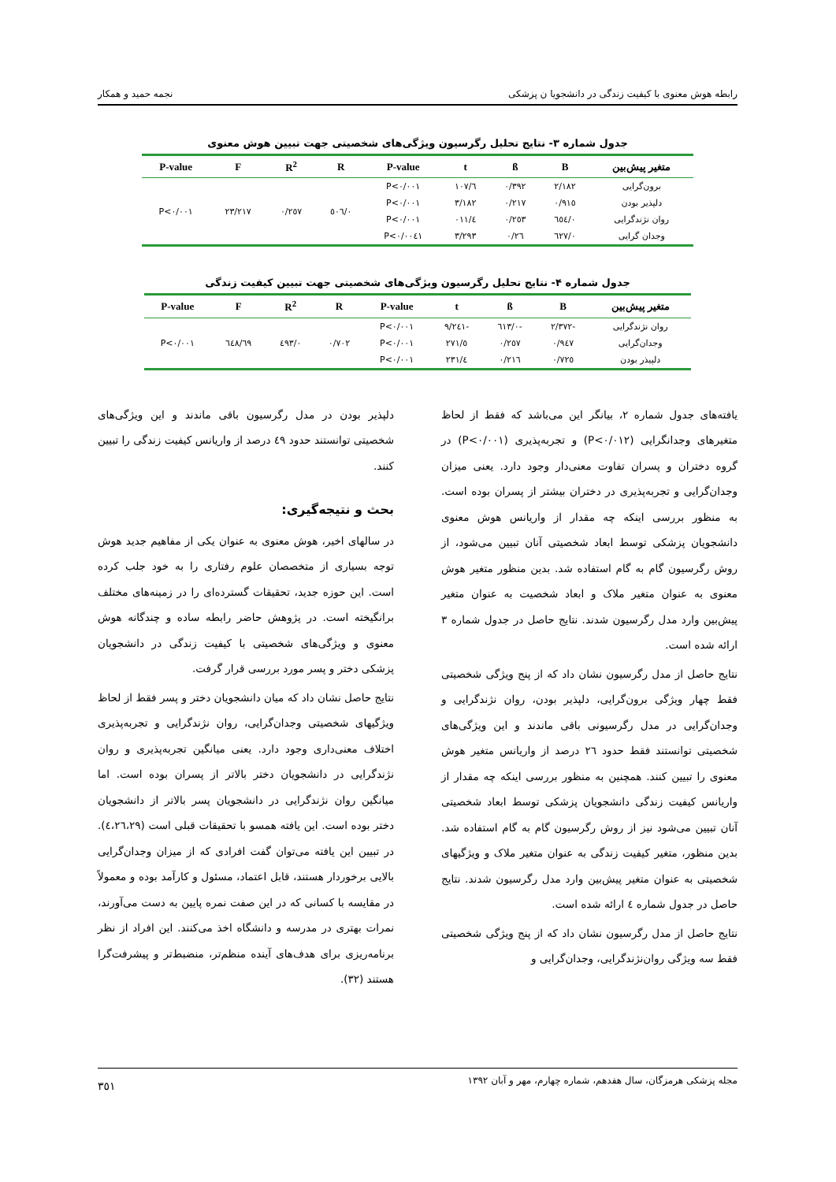رابطه هوش معنوی با کیفیت زندگی در دانشجویا ن پزشکی نجمه حمید و همکار
جدول شماره ۳- نتایج تحلیل رگرسیون ویژگی‌های شخصیتی جهت تبیین هوش معنوی
| متغیر پیش‌بین | B | ß | t | P-value | R | R<sup>2</sup> | F | P-value |
| --- | --- | --- | --- | --- | --- | --- | --- | --- |
| برون‌گرایی | ۲/۱۸۲ | ۰/۳۹۲ | ٦/۱۰۷ | P<۰/۰۰۱ | ۰/٥۰٦ | ۰/۲٥۷ | ۲۳/۲۱۷ | P<۰/۰۰۱ |
| دلپذیر بودن | ۰/۹۱٥ | ۰/۲۱۷ | ۳/۱۸۲ | P<۰/۰۰۱ | | | | |
| روان نژندگرایی | ۰/٦٥٤ | ۰/۲٥۳ | ٤/۰۱۱ | P<۰/۰۰۱ | | | | |
| وجدان گرایی | ۰/٦۲۷ | ۰/۲٦ | ۳/۲۹۳ | P<۰/۰۰٤۱ | | | | |
جدول شماره ۴- نتایج تحلیل رگرسیون ویژگی‌های شخصیتی جهت تبیین کیفیت زندگی
| متغیر پیش‌بین | B | ß | t | P-value | R | R<sup>2</sup> | F | P-value |
| --- | --- | --- | --- | --- | --- | --- | --- | --- |
| روان نژندگرایی | -۲/۳۷۲ | -۰/٦۱۳ | -۹/۲٤۱ | P<۰/۰۰۱ | ۰/۷۰۲ | ۰/٤۹۳ | ٦۹/٦٤۸ | P<۰/۰۰۱ |
| وجدان‌گرایی | ۰/۹٤۷ | ۰/۲٥۷ | ٥/۲۷۱ | P<۰/۰۰۱ | | | | |
| دلپیذر بودن | ۰/۷۲٥ | ۰/۲۱٦ | ٤/۲۳۱ | P<۰/۰۰۱ | | | | |
یافته‌های جدول شماره ۲، بیانگر این می‌باشد که فقط از لحاظ متغیرهای وجدانگرایی (P<۰/۰۱۲) و تجربه‌پذیری (P<۰/۰۰۱) در گروه دختران و پسران تفاوت معنی‌دار وجود دارد. یعنی میزان وجدان‌گرایی و تجربه‌پذیری در دختران بیشتر از پسران بوده است. به منظور بررسی اینکه چه مقدار از واریانس هوش معنوی دانشجویان پزشکی توسط ابعاد شخصیتی آنان تبیین می‌شود، از روش رگرسیون گام به گام استفاده شد. بدین منظور متغیر هوش معنوی به عنوان متغیر ملاک و ابعاد شخصیت به عنوان متغیر پیش‌بین وارد مدل رگرسیون شدند. نتایج حاصل در جدول شماره ۳ ارائه شده است.
نتایج حاصل از مدل رگرسیون نشان داد که از پنج ویژگی شخصیتی فقط چهار ویژگی برون‌گرایی، دلپذیر بودن، روان نژندگرایی و وجدان‌گرایی در مدل رگرسیونی باقی ماندند و این ویژگی‌های شخصیتی توانستند فقط حدود ۲٦ درصد از واریانس متغیر هوش معنوی را تبیین کنند. همچنین به منظور بررسی اینکه چه مقدار از واریانس کیفیت زندگی دانشجویان پزشکی توسط ابعاد شخصیتی آنان تبیین می‌شود نیز از روش رگرسیون گام به گام استفاده شد. بدین منظور، متغیر کیفیت زندگی به عنوان متغیر ملاک و ویژگیهای شخصیتی به عنوان متغیر پیش‌بین وارد مدل رگرسیون شدند. نتایج حاصل در جدول شماره ٤ ارائه شده است.
نتایج حاصل از مدل رگرسیون نشان داد که از پنج ویژگی شخصیتی فقط سه ویژگی روان‌نژندگرایی، وجدان‌گرایی و
دلپذیر بودن در مدل رگرسیون باقی ماندند و این ویژگی‌های شخصیتی توانستند حدود ٤۹ درصد از واریانس کیفیت زندگی را تبیین کنند.
بحث و نتیجه‌گیری:
در سالهای اخیر، هوش معنوی به عنوان یکی از مفاهیم جدید هوش توجه بسیاری از متخصصان علوم رفتاری را به خود جلب کرده است. این حوزه جدید، تحقیقات گسترده‌ای را در زمینه‌های مختلف برانگیخته است. در پژوهش حاضر رابطه ساده و چندگانه هوش معنوی و ویژگی‌های شخصیتی با کیفیت زندگی در دانشجویان پزشکی دختر و پسر مورد بررسی قرار گرفت.
نتایج حاصل نشان داد که میان دانشجویان دختر و پسر فقط از لحاظ ویژگیهای شخصیتی وجدان‌گرایی، روان نژندگرایی و تجربه‌پذیری اختلاف معنی‌داری وجود دارد. یعنی میانگین تجربه‌پذیری و روان نژندگرایی در دانشجویان دختر بالاتر از پسران بوده است. اما میانگین روان نژندگرایی در دانشجویان پسر بالاتر از دانشجویان دختر بوده است. این یافته همسو با تحقیقات قبلی است (٤،۲٦،۲۹). در تبیین این یافته می‌توان گفت افرادی که از میزان وجدان‌گرایی بالایی برخوردار هستند، قابل اعتماد، مسئول و کارآمد بوده و معمولاً در مقایسه با کسانی که در این صفت نمره پایین به دست می‌آورند، نمرات بهتری در مدرسه و دانشگاه اخذ می‌کنند. این افراد از نظر برنامه‌ریزی برای هدف‌های آینده منظم‌تر، منضبط‌تر و پیشرفت‌گرا هستند (۳۲).
مجله پزشکی هرمزگان، سال هفدهم، شماره چهارم، مهر و آبان ۱۳۹۲ ۳٥۱